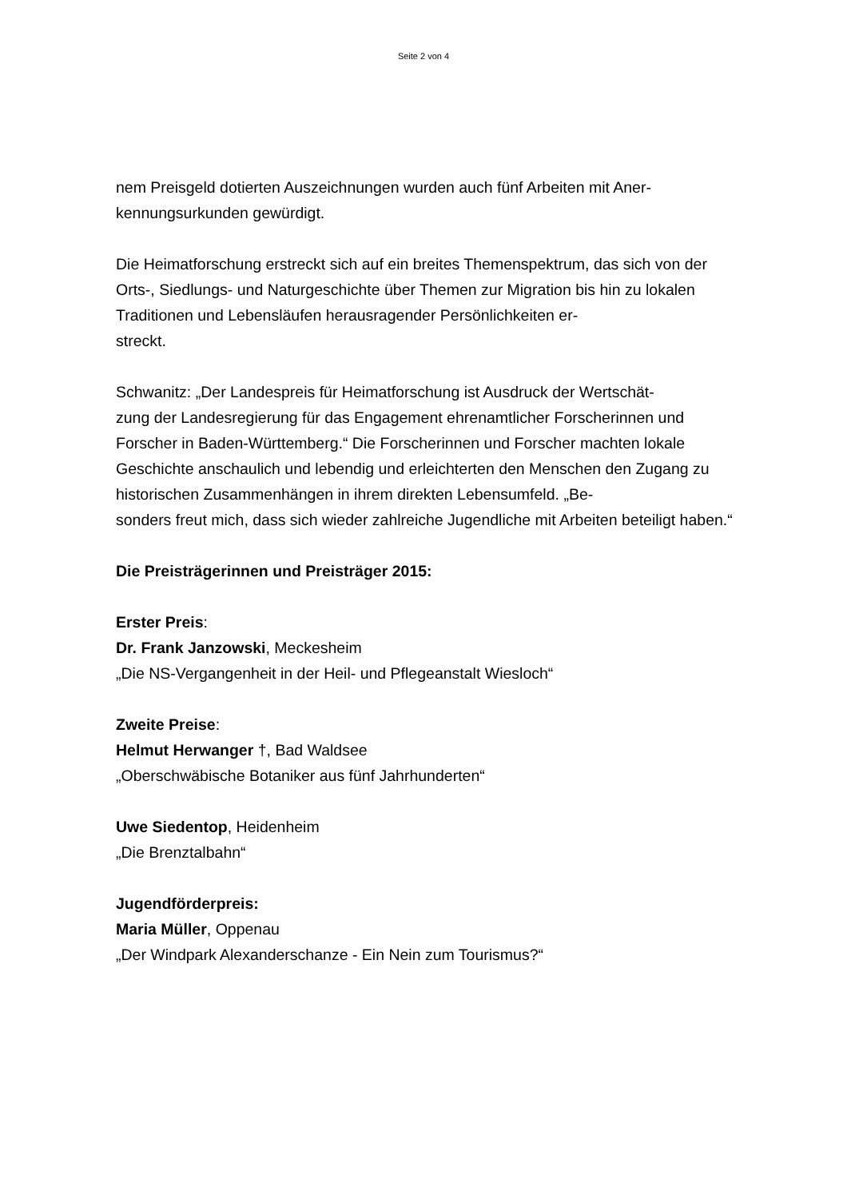Seite 2 von 4
nem Preisgeld dotierten Auszeichnungen wurden auch fünf Arbeiten mit Aner-
kennungsurkunden gewürdigt.
Die Heimatforschung erstreckt sich auf ein breites Themenspektrum, das sich von der Orts-, Siedlungs- und Naturgeschichte über Themen zur Migration bis hin zu lokalen Traditionen und Lebensläufen herausragender Persönlichkeiten er-
streckt.
Schwanitz: „Der Landespreis für Heimatforschung ist Ausdruck der Wertschät-
zung der Landesregierung für das Engagement ehrenamtlicher Forscherinnen und Forscher in Baden-Württemberg.“ Die Forscherinnen und Forscher machten lokale Geschichte anschaulich und lebendig und erleichterten den Menschen den Zugang zu historischen Zusammenhängen in ihrem direkten Lebensumfeld. „Be-
sonders freut mich, dass sich wieder zahlreiche Jugendliche mit Arbeiten beteiligt haben.“
Die Preisträgerinnen und Preisträger 2015:
Erster Preis:
Dr. Frank Janzowski, Meckesheim
„Die NS-Vergangenheit in der Heil- und Pflegeanstalt Wiesloch“
Zweite Preise:
Helmut Herwanger †, Bad Waldsee
„Oberschwäbische Botaniker aus fünf Jahrhunderten“
Uwe Siedentop, Heidenheim
„Die Brenztalbahn“
Jugendförderpreis:
Maria Müller, Oppenau
„Der Windpark Alexanderschanze - Ein Nein zum Tourismus?“